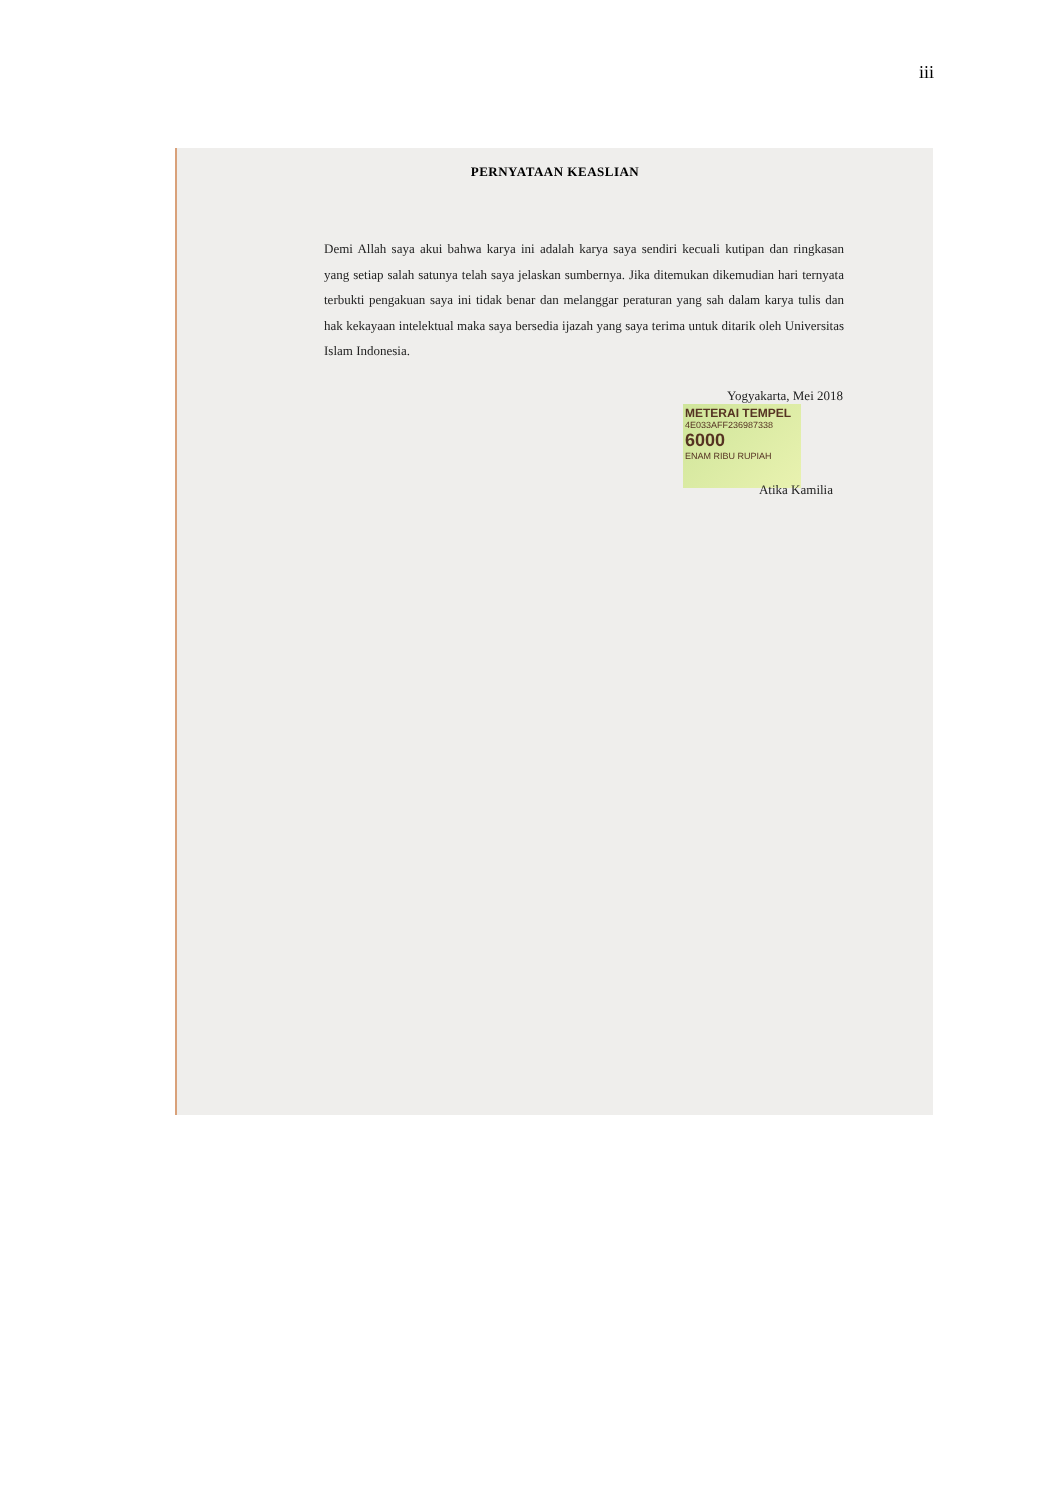iii
PERNYATAAN KEASLIAN
Demi Allah saya akui bahwa karya ini adalah karya saya sendiri kecuali kutipan dan ringkasan yang setiap salah satunya telah saya jelaskan sumbernya. Jika ditemukan dikemudian hari ternyata terbukti pengakuan saya ini tidak benar dan melanggar peraturan yang sah dalam karya tulis dan hak kekayaan intelektual maka saya bersedia ijazah yang saya terima untuk ditarik oleh Universitas Islam Indonesia.
Yogyakarta, Mei 2018
METERAI TEMPEL
4E033AFF236987338
6000
ENAM RIBU RUPIAH
Atika Kamilia